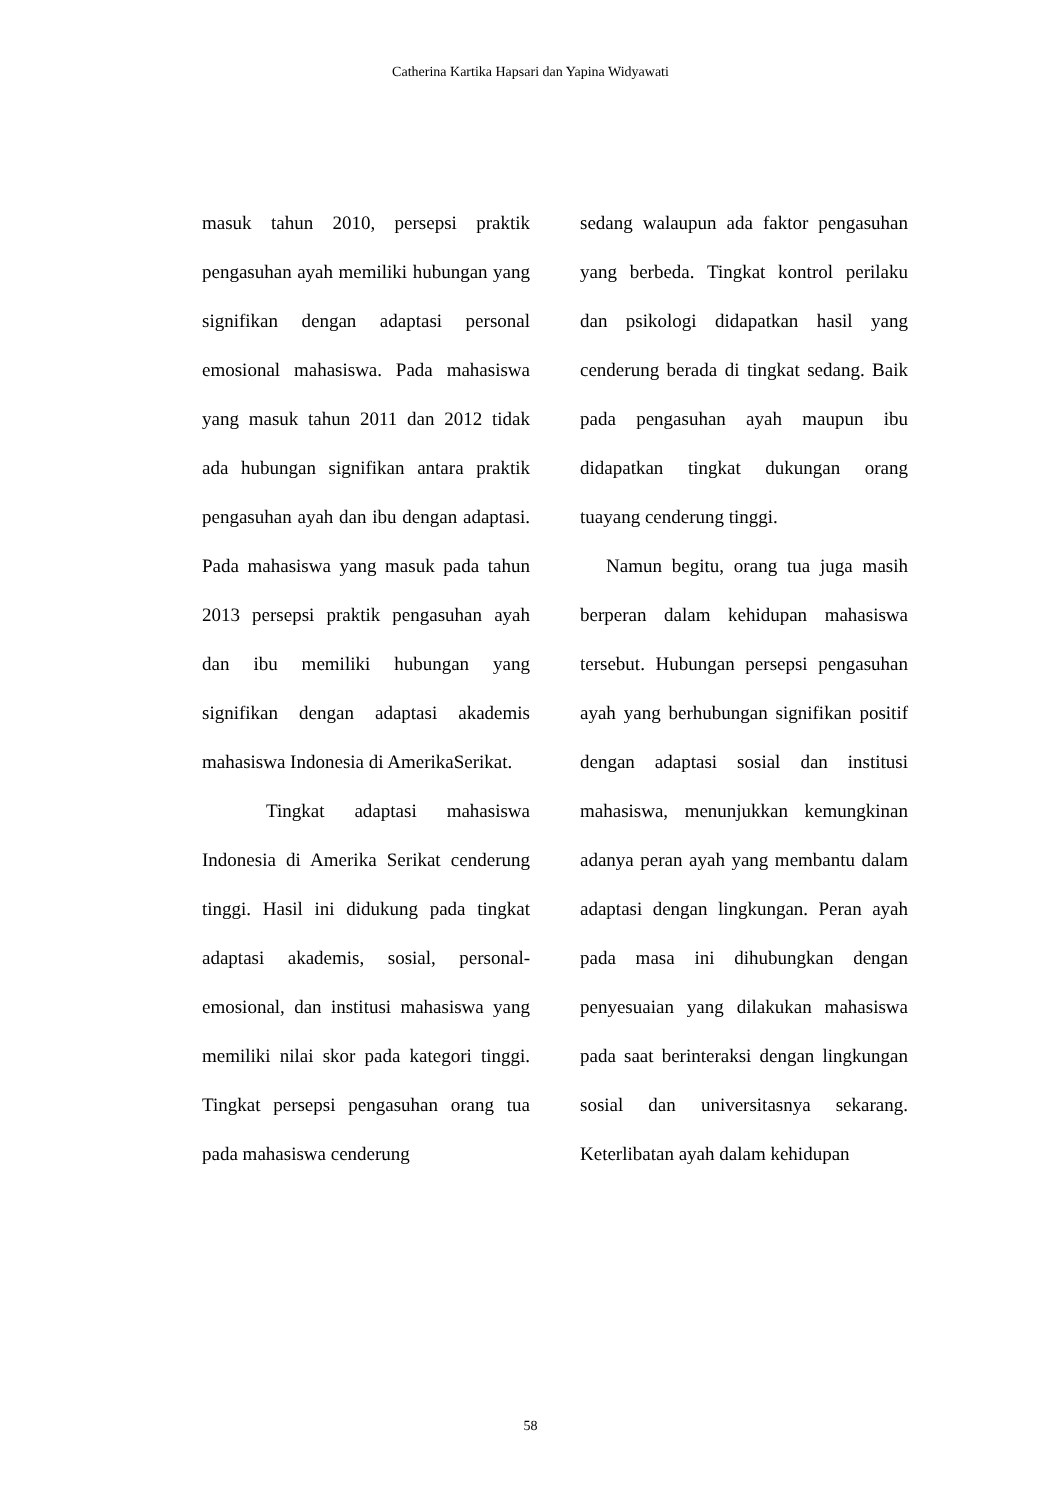Catherina Kartika Hapsari dan Yapina Widyawati
masuk tahun 2010, persepsi praktik pengasuhan ayah memiliki hubungan yang signifikan dengan adaptasi personal emosional mahasiswa. Pada mahasiswa yang masuk tahun 2011 dan 2012 tidak ada hubungan signifikan antara praktik pengasuhan ayah dan ibu dengan adaptasi. Pada mahasiswa yang masuk pada tahun 2013 persepsi praktik pengasuhan ayah dan ibu memiliki hubungan yang signifikan dengan adaptasi akademis mahasiswa Indonesia di AmerikaSerikat.
Tingkat adaptasi mahasiswa Indonesia di Amerika Serikat cenderung tinggi. Hasil ini didukung pada tingkat adaptasi akademis, sosial, personal-emosional, dan institusi mahasiswa yang memiliki nilai skor pada kategori tinggi. Tingkat persepsi pengasuhan orang tua pada mahasiswa cenderung
sedang walaupun ada faktor pengasuhan yang berbeda. Tingkat kontrol perilaku dan psikologi didapatkan hasil yang cenderung berada di tingkat sedang. Baik pada pengasuhan ayah maupun ibu didapatkan tingkat dukungan orang tuayang cenderung tinggi.
Namun begitu, orang tua juga masih berperan dalam kehidupan mahasiswa tersebut. Hubungan persepsi pengasuhan ayah yang berhubungan signifikan positif dengan adaptasi sosial dan institusi mahasiswa, menunjukkan kemungkinan adanya peran ayah yang membantu dalam adaptasi dengan lingkungan. Peran ayah pada masa ini dihubungkan dengan penyesuaian yang dilakukan mahasiswa pada saat berinteraksi dengan lingkungan sosial dan universitasnya sekarang. Keterlibatan ayah dalam kehidupan
58